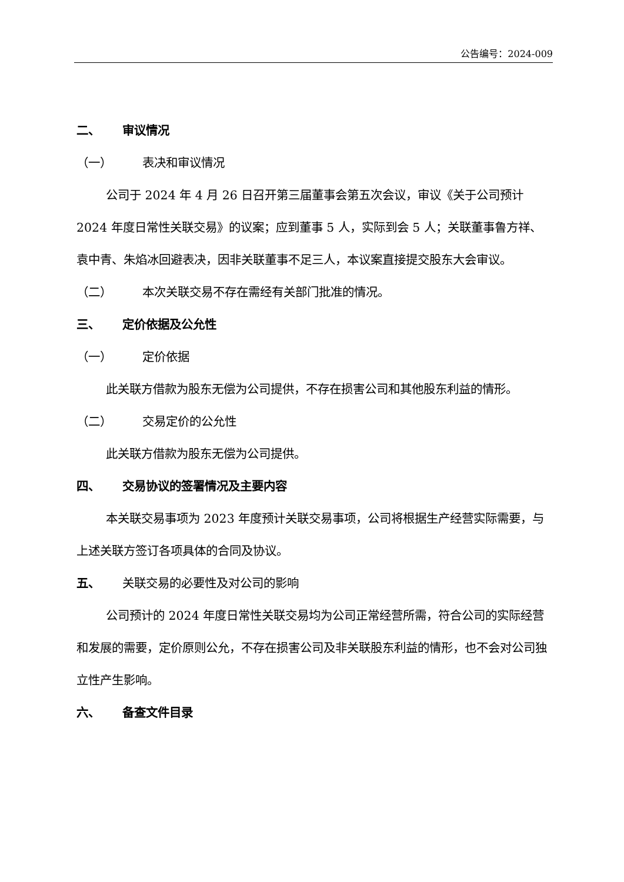公告编号：2024-009
二、 审议情况
（一） 表决和审议情况
公司于 2024 年 4 月 26 日召开第三届董事会第五次会议，审议《关于公司预计 2024 年度日常性关联交易》的议案；应到董事 5 人，实际到会 5 人；关联董事鲁方祥、袁中青、朱焰冰回避表决，因非关联董事不足三人，本议案直接提交股东大会审议。
（二） 本次关联交易不存在需经有关部门批准的情况。
三、 定价依据及公允性
（一） 定价依据
此关联方借款为股东无偿为公司提供，不存在损害公司和其他股东利益的情形。
（二） 交易定价的公允性
此关联方借款为股东无偿为公司提供。
四、 交易协议的签署情况及主要内容
本关联交易事项为 2023 年度预计关联交易事项，公司将根据生产经营实际需要，与上述关联方签订各项具体的合同及协议。
五、 关联交易的必要性及对公司的影响
公司预计的 2024 年度日常性关联交易均为公司正常经营所需，符合公司的实际经营和发展的需要，定价原则公允，不存在损害公司及非关联股东利益的情形，也不会对公司独立性产生影响。
六、 备查文件目录